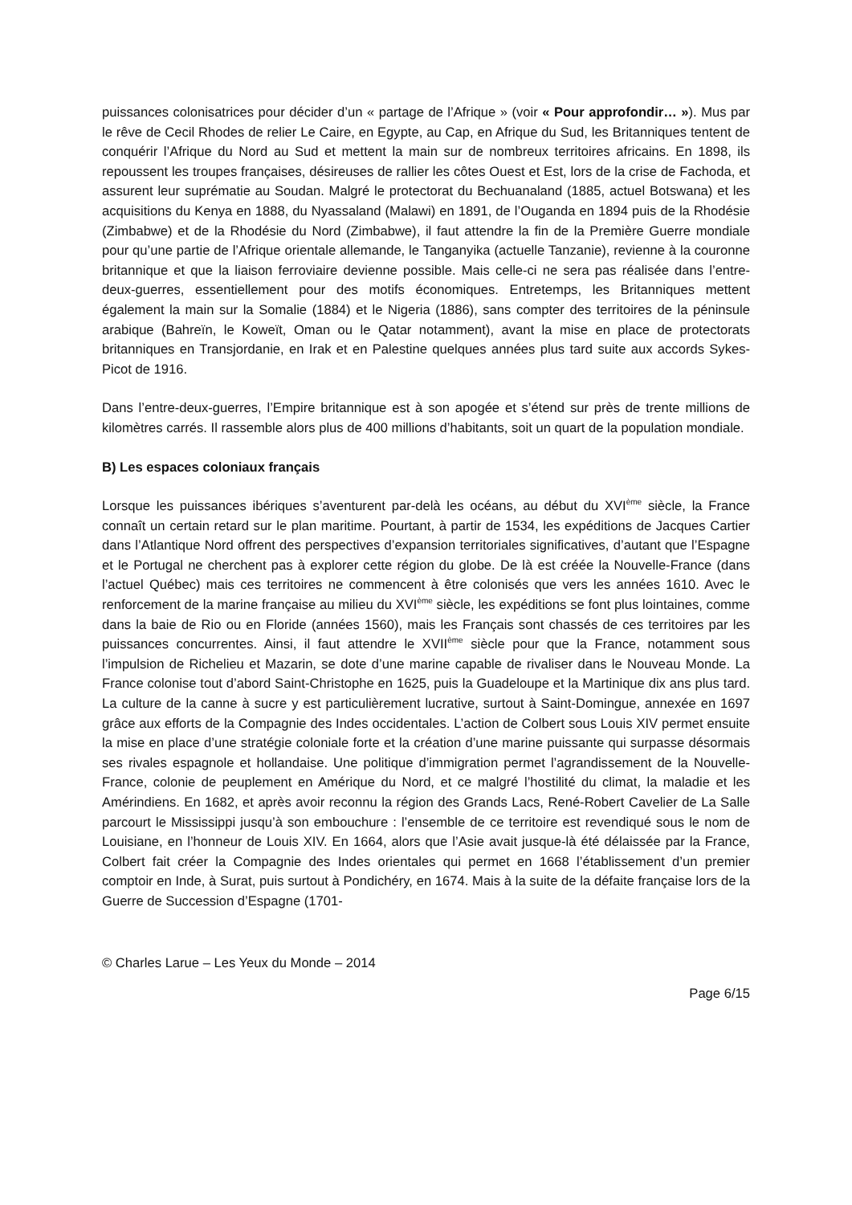puissances colonisatrices pour décider d’un « partage de l’Afrique » (voir « Pour approfondir… »). Mus par le rêve de Cecil Rhodes de relier Le Caire, en Egypte, au Cap, en Afrique du Sud, les Britanniques tentent de conquérir l’Afrique du Nord au Sud et mettent la main sur de nombreux territoires africains. En 1898, ils repoussent les troupes françaises, désireuses de rallier les côtes Ouest et Est, lors de la crise de Fachoda, et assurent leur suprématie au Soudan. Malgré le protectorat du Bechuanaland (1885, actuel Botswana) et les acquisitions du Kenya en 1888, du Nyassaland (Malawi) en 1891, de l’Ouganda en 1894 puis de la Rhodésie (Zimbabwe) et de la Rhodésie du Nord (Zimbabwe), il faut attendre la fin de la Première Guerre mondiale pour qu’une partie de l’Afrique orientale allemande, le Tanganyika (actuelle Tanzanie), revienne à la couronne britannique et que la liaison ferroviaire devienne possible. Mais celle-ci ne sera pas réalisée dans l’entre-deux-guerres, essentiellement pour des motifs économiques. Entretemps, les Britanniques mettent également la main sur la Somalie (1884) et le Nigeria (1886), sans compter des territoires de la péninsule arabique (Bahreïn, le Koweït, Oman ou le Qatar notamment), avant la mise en place de protectorats britanniques en Transjordanie, en Irak et en Palestine quelques années plus tard suite aux accords Sykes-Picot de 1916.
Dans l’entre-deux-guerres, l’Empire britannique est à son apogée et s’étend sur près de trente millions de kilomètres carrés. Il rassemble alors plus de 400 millions d’habitants, soit un quart de la population mondiale.
B) Les espaces coloniaux français
Lorsque les puissances ibériques s’aventurent par-delà les océans, au début du XVI<sup>ème</sup> siècle, la France connaît un certain retard sur le plan maritime. Pourtant, à partir de 1534, les expéditions de Jacques Cartier dans l’Atlantique Nord offrent des perspectives d’expansion territoriales significatives, d’autant que l’Espagne et le Portugal ne cherchent pas à explorer cette région du globe. De là est créée la Nouvelle-France (dans l’actuel Québec) mais ces territoires ne commencent à être colonisés que vers les années 1610. Avec le renforcement de la marine française au milieu du XVI<sup>ème</sup> siècle, les expéditions se font plus lointaines, comme dans la baie de Rio ou en Floride (années 1560), mais les Français sont chassés de ces territoires par les puissances concurrentes. Ainsi, il faut attendre le XVII<sup>ème</sup> siècle pour que la France, notamment sous l’impulsion de Richelieu et Mazarin, se dote d’une marine capable de rivaliser dans le Nouveau Monde. La France colonise tout d’abord Saint-Christophe en 1625, puis la Guadeloupe et la Martinique dix ans plus tard. La culture de la canne à sucre y est particulièrement lucrative, surtout à Saint-Domingue, annexée en 1697 grâce aux efforts de la Compagnie des Indes occidentales. L’action de Colbert sous Louis XIV permet ensuite la mise en place d’une stratégie coloniale forte et la création d’une marine puissante qui surpasse désormais ses rivales espagnole et hollandaise. Une politique d’immigration permet l’agrandissement de la Nouvelle-France, colonie de peuplement en Amérique du Nord, et ce malgré l’hostilité du climat, la maladie et les Amérindiens. En 1682, et après avoir reconnu la région des Grands Lacs, René-Robert Cavelier de La Salle parcourt le Mississippi jusqu’à son embouchure : l’ensemble de ce territoire est revendiqué sous le nom de Louisiane, en l’honneur de Louis XIV. En 1664, alors que l’Asie avait jusque-là été délaissée par la France, Colbert fait créer la Compagnie des Indes orientales qui permet en 1668 l’établissement d’un premier comptoir en Inde, à Surat, puis surtout à Pondichéry, en 1674. Mais à la suite de la défaite française lors de la Guerre de Succession d’Espagne (1701-
© Charles Larue – Les Yeux du Monde – 2014
Page 6/15